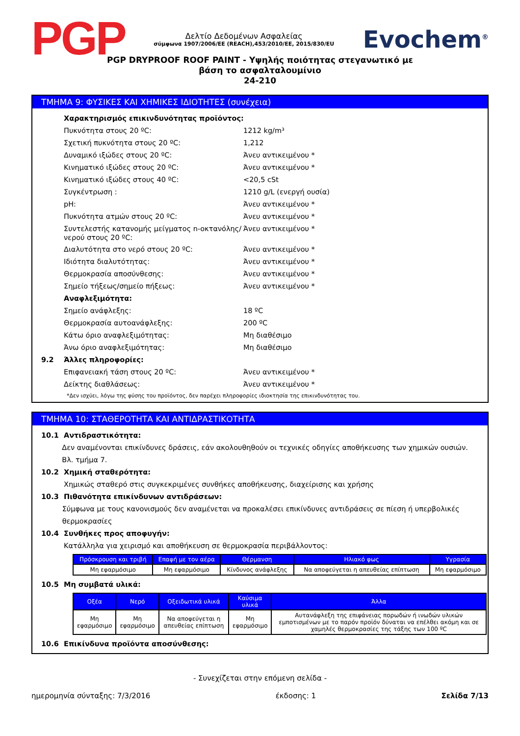PGP
Δελτίο Δεδομένων Ασφαλείας
σύμφωνα 1907/2006/ΕΕ (REACH),453/2010/ΕΕ, 2015/830/EU
Evochem<sup>®</sup>
PGP DRYPROOF ROOF PAINT - Υψηλής ποιότητας στεγανωτικό με
βάση το ασφαλταλουμίνιο
24-210
ΤΜΗΜΑ 9: ΦΥΣΙΚΕΣ ΚΑΙ ΧΗΜΙΚΕΣ ΙΔΙΟΤΗΤΕΣ (συνέχεια)
Χαρακτηρισμός επικινδυνότητας προϊόντος:
Πυκνότητα στους 20 ºC: 1212 kg/m³
Σχετική πυκνότητα στους 20 ºC: 1,212
Δυναμικό ιξώδες στους 20 ºC: Άνευ αντικειμένου *
Κινηματικό ιξώδες στους 20 ºC: Άνευ αντικειμένου *
Κινηματικό ιξώδες στους 40 ºC: <20,5 cSt
Συγκέντρωση : 1210 g/L (ενεργή ουσία)
pH: Άνευ αντικειμένου *
Πυκνότητα ατμών στους 20 ºC: Άνευ αντικειμένου *
Συντελεστής κατανομής μείγματος n-οκτανόλης/νερού στους 20 ºC: Άνευ αντικειμένου *
Διαλυτότητα στο νερό στους 20 ºC: Άνευ αντικειμένου *
Ιδιότητα διαλυτότητας: Άνευ αντικειμένου *
Θερμοκρασία αποσύνθεσης: Άνευ αντικειμένου *
Σημείο τήξεως/σημείο πήξεως: Άνευ αντικειμένου *
Αναφλεξιμότητα:
Σημείο ανάφλεξης: 18 ºC
Θερμοκρασία αυτοανάφλεξης: 200 ºC
Κάτω όριο αναφλεξιμότητας: Μη διαθέσιμο
Άνω όριο αναφλεξιμότητας: Μη διαθέσιμο
9.2 Άλλες πληροφορίες:
Επιφανειακή τάση στους 20 ºC: Άνευ αντικειμένου *
Δείκτης διαθλάσεως: Άνευ αντικειμένου *
*Δεν ισχύει, λόγω της φύσης του προϊόντος, δεν παρέχει πληροφορίες ιδιοκτησία της επικινδυνότητας του.
ΤΜΗΜΑ 10: ΣΤΑΘΕΡΟΤΗΤΑ ΚΑΙ ΑΝΤΙΔΡΑΣΤΙΚΟΤΗΤΑ
10.1 Αντιδραστικότητα:
Δεν αναμένονται επικίνδυνες δράσεις, εάν ακολουθηθούν οι τεχνικές οδηγίες αποθήκευσης των χημικών ουσιών. Βλ. τμήμα 7.
10.2 Χημική σταθερότητα:
Χημικώς σταθερό στις συγκεκριμένες συνθήκες αποθήκευσης, διαχείρισης και χρήσης
10.3 Πιθανότητα επικίνδυνων αντιδράσεων:
Σύμφωνα με τους κανονισμούς δεν αναμένεται να προκαλέσει επικίνδυνες αντιδράσεις σε πίεση ή υπερβολικές θερμοκρασίες
10.4 Συνθήκες προς αποφυγήν:
Κατάλληλα για χειρισμό και αποθήκευση σε θερμοκρασία περιβάλλοντος:
| Πρόσκρουση και τριβή | Επαφή με τον αέρα | Θέρμανση | Ηλιακό φως | Υγρασία |
| --- | --- | --- | --- | --- |
| Μη εφαρμόσιμο | Μη εφαρμόσιμο | Κίνδυνος ανάφλεξης | Να αποφεύγεται η απευθείας επίπτωση | Μη εφαρμόσιμο |
10.5 Μη συμβατά υλικά:
| Οξέα | Νερό | Οξειδωτικά υλικά | Καύσιμα υλικά | Άλλα |
| --- | --- | --- | --- | --- |
| Μη εφαρμόσιμο | Μη εφαρμόσιμο | Να αποφεύγεται η απευθείας επίπτωση | Μη εφαρμόσιμο | Αυτανάφλεξη της επιφάνειας πορωδών ή ινωδών υλικών εμποτισμένων με το παρόν προϊόν δύναται να επέλθει ακόμη και σε χαμηλές θερμοκρασίες της τάξης των 100 ºC |
10.6 Επικίνδυνα προϊόντα αποσύνθεσης:
- Συνεχίζεται στην επόμενη σελίδα -
ημερομηνία σύνταξης: 7/3/2016 έκδοσης: 1 Σελίδα 7/13